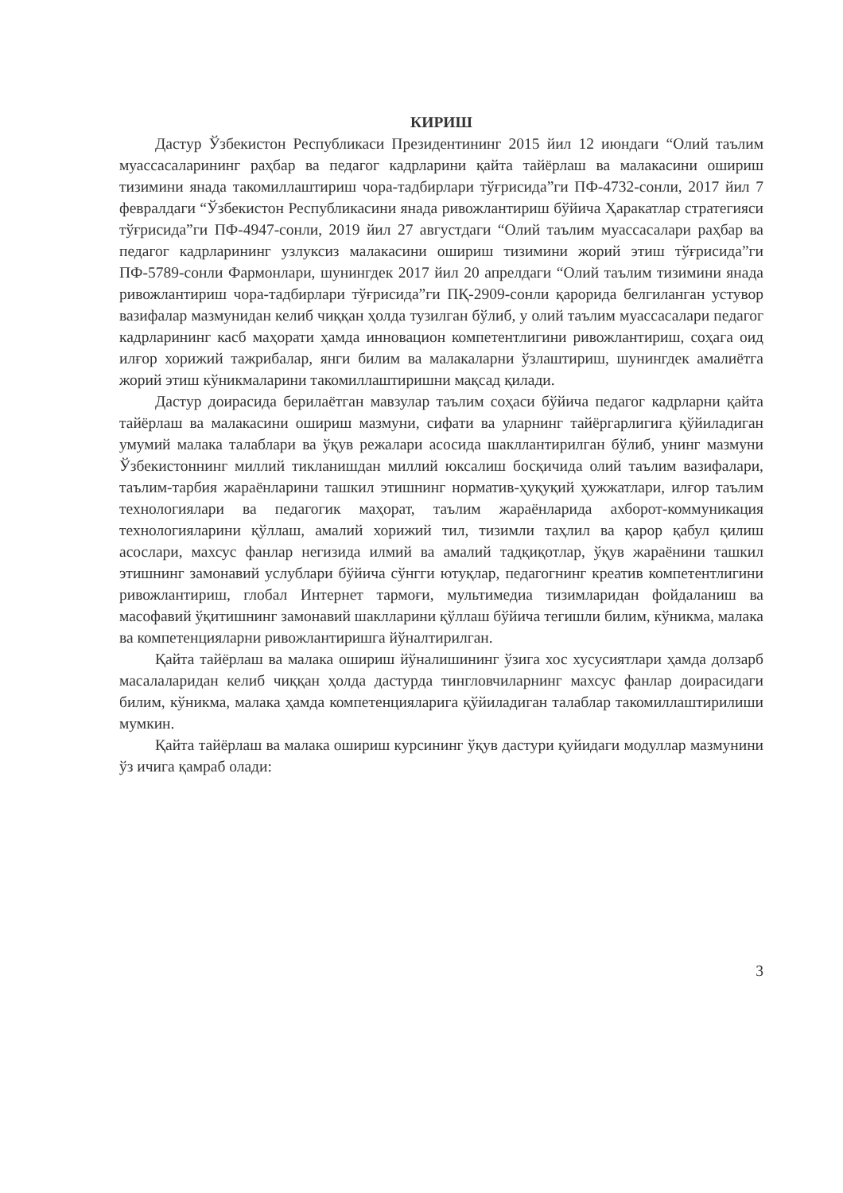КИРИШ
Дастур Ўзбекистон Республикаси Президентининг 2015 йил 12 июндаги “Олий таълим муассасаларининг раҳбар ва педагог кадрларини қайта тайёрлаш ва малакасини ошириш тизимини янада такомиллаштириш чора-тадбирлари тўғрисида”ги ПФ-4732-сонли, 2017 йил 7 февралдаги “Ўзбекистон Республикасини янада ривожлантириш бўйича Ҳаракатлар стратегияси тўғрисида”ги ПФ-4947-сонли, 2019 йил 27 августдаги “Олий таълим муассасалари раҳбар ва педагог кадрларининг узлуксиз малакасини ошириш тизимини жорий этиш тўғрисида”ги ПФ-5789-сонли Фармонлари, шунингдек 2017 йил 20 апрелдаги “Олий таълим тизимини янада ривожлантириш чора-тадбирлари тўғрисида”ги ПҚ-2909-сонли қарорида белгиланган устувор вазифалар мазмунидан келиб чиққан ҳолда тузилган бўлиб, у олий таълим муассасалари педагог кадрларининг касб маҳорати ҳамда инновацион компетентлигини ривожлантириш, соҳага оид илғор хорижий тажрибалар, янги билим ва малакаларни ўзлаштириш, шунингдек амалиётга жорий этиш кўникмаларини такомиллаштиришни мақсад қилади.
Дастур доирасида берилаётган мавзулар таълим соҳаси бўйича педагог кадрларни қайта тайёрлаш ва малакасини ошириш мазмуни, сифати ва уларнинг тайёргарлигига қўйиладиган умумий малака талаблари ва ўқув режалари асосида шакллантирилган бўлиб, унинг мазмуни Ўзбекистоннинг миллий тикланишдан миллий юксалиш босқичида олий таълим вазифалари, таълим-тарбия жараёнларини ташкил этишнинг норматив-ҳуқуқий ҳужжатлари, илғор таълим технологиялари ва педагогик маҳорат, таълим жараёнларида ахборот-коммуникация технологияларини қўллаш, амалий хорижий тил, тизимли таҳлил ва қарор қабул қилиш асослари, махсус фанлар негизида илмий ва амалий тадқиқотлар, ўқув жараёнини ташкил этишнинг замонавий услублари бўйича сўнгги ютуқлар, педагогнинг креатив компетентлигини ривожлантириш, глобал Интернет тармоғи, мультимедиа тизимларидан фойдаланиш ва масофавий ўқитишнинг замонавий шаклларини қўллаш бўйича тегишли билим, кўникма, малака ва компетенцияларни ривожлантиришга йўналтирилган.
Қайта тайёрлаш ва малака ошириш йўналишининг ўзига хос хусусиятлари ҳамда долзарб масалаларидан келиб чиққан ҳолда дастурда тингловчиларнинг махсус фанлар доирасидаги билим, кўникма, малака ҳамда компетенцияларига қўйиладиган талаблар такомиллаштирилиши мумкин.
Қайта тайёрлаш ва малака ошириш курсининг ўқув дастури қуйидаги модуллар мазмунини ўз ичига қамраб олади:
3